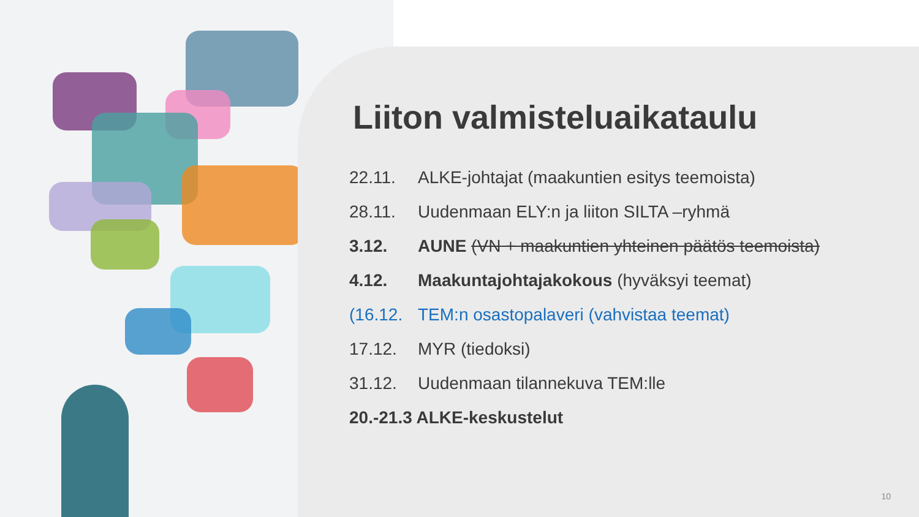Liiton valmisteluaikataulu
22.11. ALKE-johtajat (maakuntien esitys teemoista)
28.11. Uudenmaan ELY:n ja liiton SILTA –ryhmä
3.12. AUNE (VN + maakuntien yhteinen päätös teemoista)
4.12. Maakuntajohtajakokous (hyväksyi teemat)
(16.12. TEM:n osastopalaveri (vahvistaa teemat)
17.12. MYR (tiedoksi)
31.12. Uudenmaan tilannekuva TEM:lle
20.-21.3 ALKE-keskustelut
10